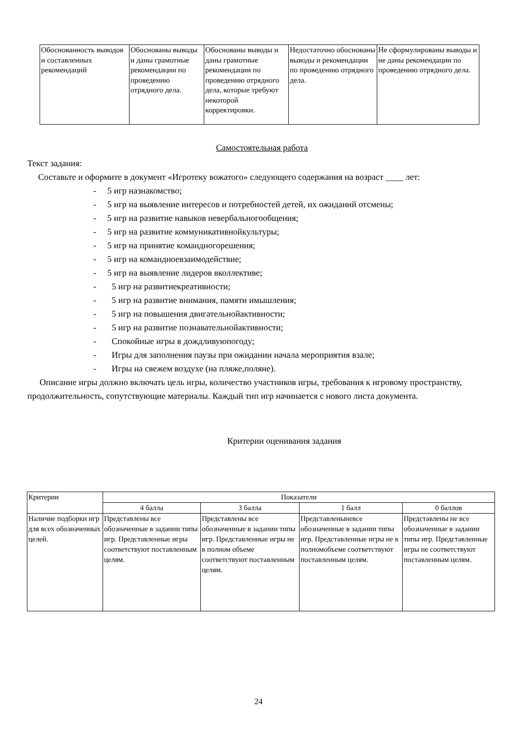| Обоснованность выводов и составленных рекомендаций | Обоснованы выводы и даны грамотные рекомендации по проведению отрядного дела. | Обоснованы выводы и даны грамотные рекомендации по проведению отрядного дела, которые требуют некоторой корректировки. | Недостаточно обоснованы выводы и рекомендации по проведению отрядного дела. | Не сформулированы выводы и не даны рекомендации по проведению отрядного дела. |
Самостоятельная работа
Текст задания:
Составьте и оформите в документ «Игротеку вожатого» следующего содержания на возраст ____ лет:
- 5 игр назнакомство;
- 5 игр на выявление интересов и потребностей детей, их ожиданий отсмены;
- 5 игр на развитие навыков невербальногообщения;
- 5 игр на развитие коммуникативнойкультуры;
- 5 игр на принятие командногорешения;
- 5 игр на командноевзаимодействие;
- 5 игр на выявление лидеров вколлективе;
- 5 игр на развитиекреативности;
- 5 игр на развитие внимания, памяти имышления;
- 5 игр на повышения двигательнойактивности;
- 5 игр на развитие познавательнойактивности;
- Спокойные игры в дождливуюпогоду;
- Игры для заполнения паузы при ожидании начала мероприятия взале;
- Игры на свежем воздухе (на пляже,поляне).
Описание игры должно включать цель игры, количество участников игры, требования к игровому пространству, продолжительность, сопутствующие материалы. Каждый тип игр начинается с нового листа документа.
Критерии оценивания задания
| Критерии | Показатели | | | |
| | 4 балла | 3 балла | 1 балл | 0 баллов |
| Наличие подборки игр для всех обозначенных целей. | Представлены все обозначенные в задании типы игр. Представленные игры соответствуют поставленным целям. | Представлены все обозначенные в задании типы игр. Представленные игры не в полном объеме соответствуют поставленным целям. | Представленыневсе обозначенные в задании типы игр. Представленные игры не в полномобъеме соответствуют поставленным целям. | Представлены не все обозначенные в задании типы игр. Представленные игры не соответствуют поставленным целям. |
24